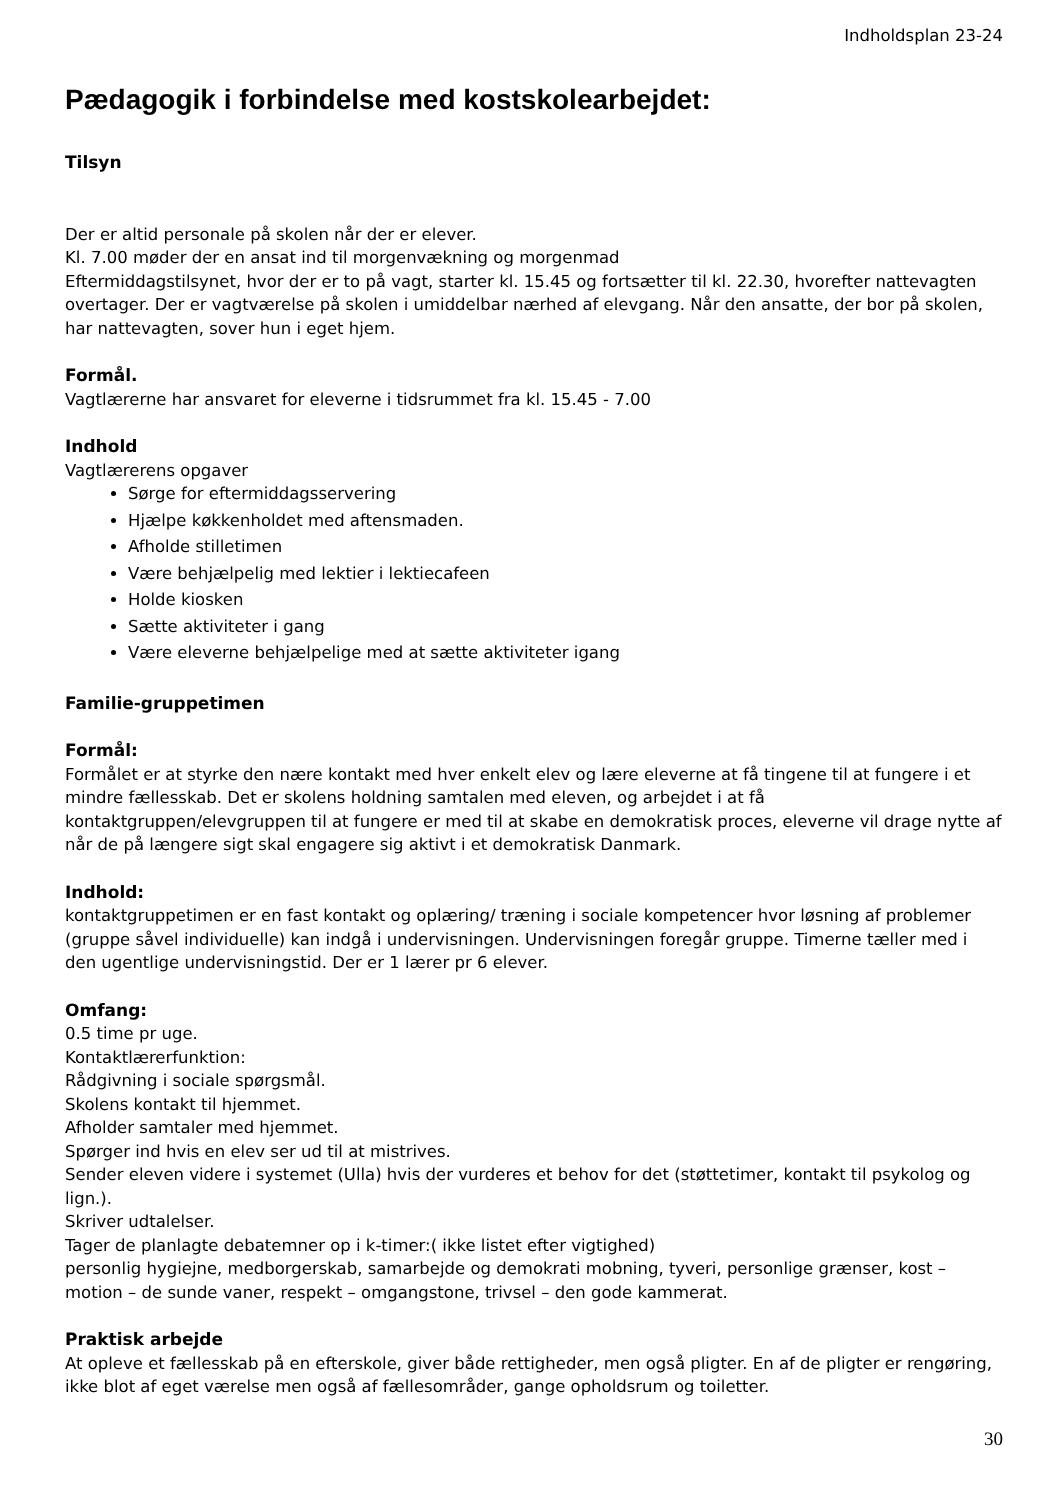Indholdsplan 23-24
Pædagogik i forbindelse med kostskolearbejdet:
Tilsyn
Der er altid personale på skolen når der er elever.
Kl. 7.00 møder der en ansat ind til morgenvækning og morgenmad
Eftermiddagstilsynet, hvor der er to på vagt, starter kl. 15.45 og fortsætter til kl. 22.30, hvorefter nattevagten overtager. Der er vagtværelse på skolen i umiddelbar nærhed af elevgang. Når den ansatte, der bor på skolen, har nattevagten, sover hun i eget hjem.
Formål.
Vagtlærerne har ansvaret for eleverne i tidsrummet fra kl. 15.45 - 7.00
Indhold
Vagtlærerens opgaver
Sørge for eftermiddagsservering
Hjælpe køkkenholdet med aftensmaden.
Afholde stilletimen
Være behjælpelig med lektier i lektiecafeen
Holde kiosken
Sætte aktiviteter i gang
Være eleverne behjælpelige med at sætte aktiviteter igang
Familie-gruppetimen
Formål:
Formålet er at styrke den nære kontakt med hver enkelt elev og lære eleverne at få tingene til at fungere i et mindre fællesskab. Det er skolens holdning samtalen med eleven, og arbejdet i at få kontaktgruppen/elevgruppen til at fungere er med til at skabe en demokratisk proces, eleverne vil drage nytte af når de på længere sigt skal engagere sig aktivt i et demokratisk Danmark.
Indhold:
kontaktgruppetimen er en fast kontakt og oplæring/ træning i sociale kompetencer hvor løsning af problemer (gruppe såvel individuelle) kan indgå i undervisningen. Undervisningen foregår gruppe. Timerne tæller med i den ugentlige undervisningstid. Der er 1 lærer pr 6 elever.
Omfang:
0.5 time pr uge.
Kontaktlærerfunktion:
Rådgivning i sociale spørgsmål.
Skolens kontakt til hjemmet.
Afholder samtaler med hjemmet.
Spørger ind hvis en elev ser ud til at mistrives.
Sender eleven videre i systemet (Ulla) hvis der vurderes et behov for det (støttetimer, kontakt til psykolog og lign.).
Skriver udtalelser.
Tager de planlagte debatemner op i k-timer:( ikke listet efter vigtighed)
personlig hygiejne, medborgerskab, samarbejde og demokrati mobning, tyveri, personlige grænser, kost – motion – de sunde vaner, respekt – omgangstone, trivsel – den gode kammerat.
Praktisk arbejde
At opleve et fællesskab på en efterskole, giver både rettigheder, men også pligter. En af de pligter er rengøring, ikke blot af eget værelse men også af fællesområder, gange opholdsrum og toiletter.
30